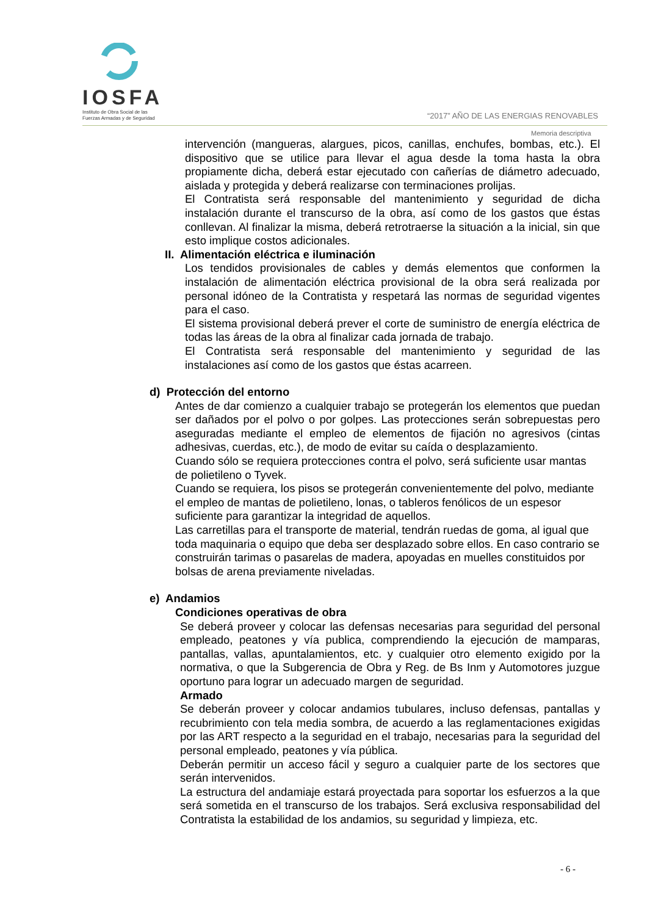IOSFA
Instituto de Obra Social de las
Fuerzas Armadas y de Seguridad
“2017” AÑO DE LAS ENERGIAS RENOVABLES
Memoria descriptiva
intervención (mangueras, alargues, picos, canillas, enchufes, bombas, etc.). El dispositivo que se utilice para llevar el agua desde la toma hasta la obra propiamente dicha, deberá estar ejecutado con cañerías de diámetro adecuado, aislada y protegida y deberá realizarse con terminaciones prolijas.
El Contratista será responsable del mantenimiento y seguridad de dicha instalación durante el transcurso de la obra, así como de los gastos que éstas conllevan. Al finalizar la misma, deberá retrotraerse la situación a la inicial, sin que esto implique costos adicionales.
II. Alimentación eléctrica e iluminación
Los tendidos provisionales de cables y demás elementos que conformen la instalación de alimentación eléctrica provisional de la obra será realizada por personal idóneo de la Contratista y respetará las normas de seguridad vigentes para el caso.
El sistema provisional deberá prever el corte de suministro de energía eléctrica de todas las áreas de la obra al finalizar cada jornada de trabajo.
El Contratista será responsable del mantenimiento y seguridad de las instalaciones así como de los gastos que éstas acarreen.
d) Protección del entorno
Antes de dar comienzo a cualquier trabajo se protegerán los elementos que puedan ser dañados por el polvo o por golpes. Las protecciones serán sobrepuestas pero aseguradas mediante el empleo de elementos de fijación no agresivos (cintas adhesivas, cuerdas, etc.), de modo de evitar su caída o desplazamiento.
Cuando sólo se requiera protecciones contra el polvo, será suficiente usar mantas de polietileno o Tyvek.
Cuando se requiera, los pisos se protegerán convenientemente del polvo, mediante el empleo de mantas de polietileno, lonas, o tableros fenólicos de un espesor suficiente para garantizar la integridad de aquellos.
Las carretillas para el transporte de material, tendrán ruedas de goma, al igual que toda maquinaria o equipo que deba ser desplazado sobre ellos. En caso contrario se construirán tarimas o pasarelas de madera, apoyadas en muelles constituidos por bolsas de arena previamente niveladas.
e) Andamios
Condiciones operativas de obra
Se deberá proveer y colocar las defensas necesarias para seguridad del personal empleado, peatones y vía publica, comprendiendo la ejecución de mamparas, pantallas, vallas, apuntalamientos, etc. y cualquier otro elemento exigido por la normativa, o que la Subgerencia de Obra y Reg. de Bs Inm y Automotores juzgue oportuno para lograr un adecuado margen de seguridad.
Armado
Se deberán proveer y colocar andamios tubulares, incluso defensas, pantallas y recubrimiento con tela media sombra, de acuerdo a las reglamentaciones exigidas por las ART respecto a la seguridad en el trabajo, necesarias para la seguridad del personal empleado, peatones y vía pública.
Deberán permitir un acceso fácil y seguro a cualquier parte de los sectores que serán intervenidos.
La estructura del andamiaje estará proyectada para soportar los esfuerzos a la que será sometida en el transcurso de los trabajos. Será exclusiva responsabilidad del Contratista la estabilidad de los andamios, su seguridad y limpieza, etc.
- 6 -